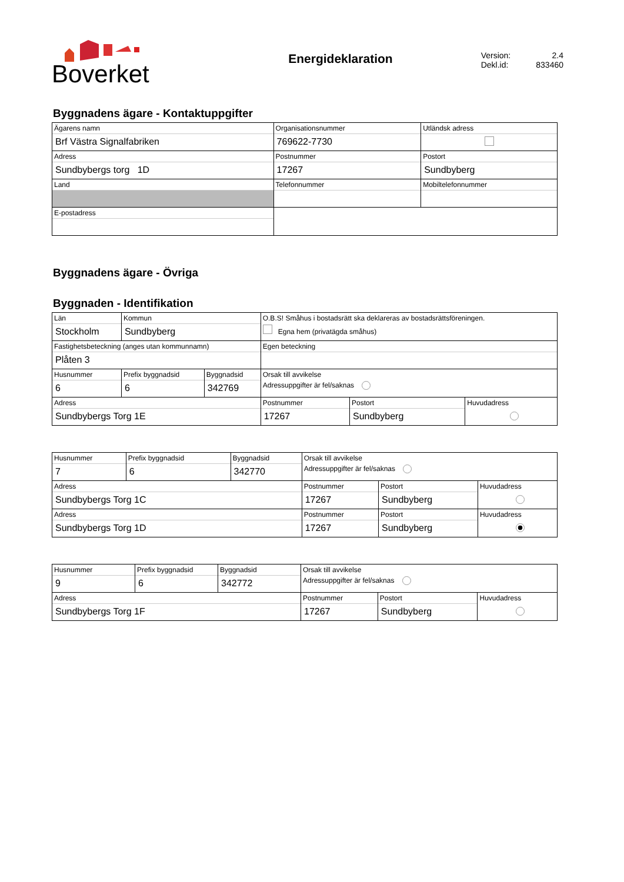Boverket
Energideklaration
Version: 2.4
Dekl.id: 833460
Byggnadens ägare - Kontaktuppgifter
| Ägarens namn Brf Västra Signalfabriken | Organisationsnummer 769622-7730 | | | Utländsk adress |
| Adress Sundbybergs torg 1D | Postnummer 17267 | Postort Sundbyberg | | |
| Land | Telefonnummer | | Mobiltelefonnummer | |
| E-postadress | | | | |
Byggnadens ägare - Övriga
Byggnaden - Identifikation
| Län Stockholm | Kommun Sundbyberg | | O.B.S! Småhus i bostadsrätt ska deklareras av bostadsrättsföreningen. Egna hem (privatägda småhus) | | |
| Fastighetsbeteckning (anges utan kommunnamn) Plåten 3 | | | Egen beteckning | | |
| Husnummer 6 | Prefix byggnadsid 6 | Byggnadsid 342769 | Orsak till avvikelse Adressuppgifter är fel/saknas | | |
| Adress Sundbybergs Torg 1E | | | Postnummer 17267 | Postort Sundbyberg | Huvudadress |
| Husnummer 7 | Prefix byggnadsid 6 | Byggnadsid 342770 | Orsak till avvikelse Adressuppgifter är fel/saknas | | |
| Adress Sundbybergs Torg 1C | | | Postnummer 17267 | Postort Sundbyberg | Huvudadress |
| Adress Sundbybergs Torg 1D | | | Postnummer 17267 | Postort Sundbyberg | Huvudadress |
| Husnummer 9 | Prefix byggnadsid 6 | Byggnadsid 342772 | Orsak till avvikelse Adressuppgifter är fel/saknas | | |
| Adress Sundbybergs Torg 1F | | | Postnummer 17267 | Postort Sundbyberg | Huvudadress |